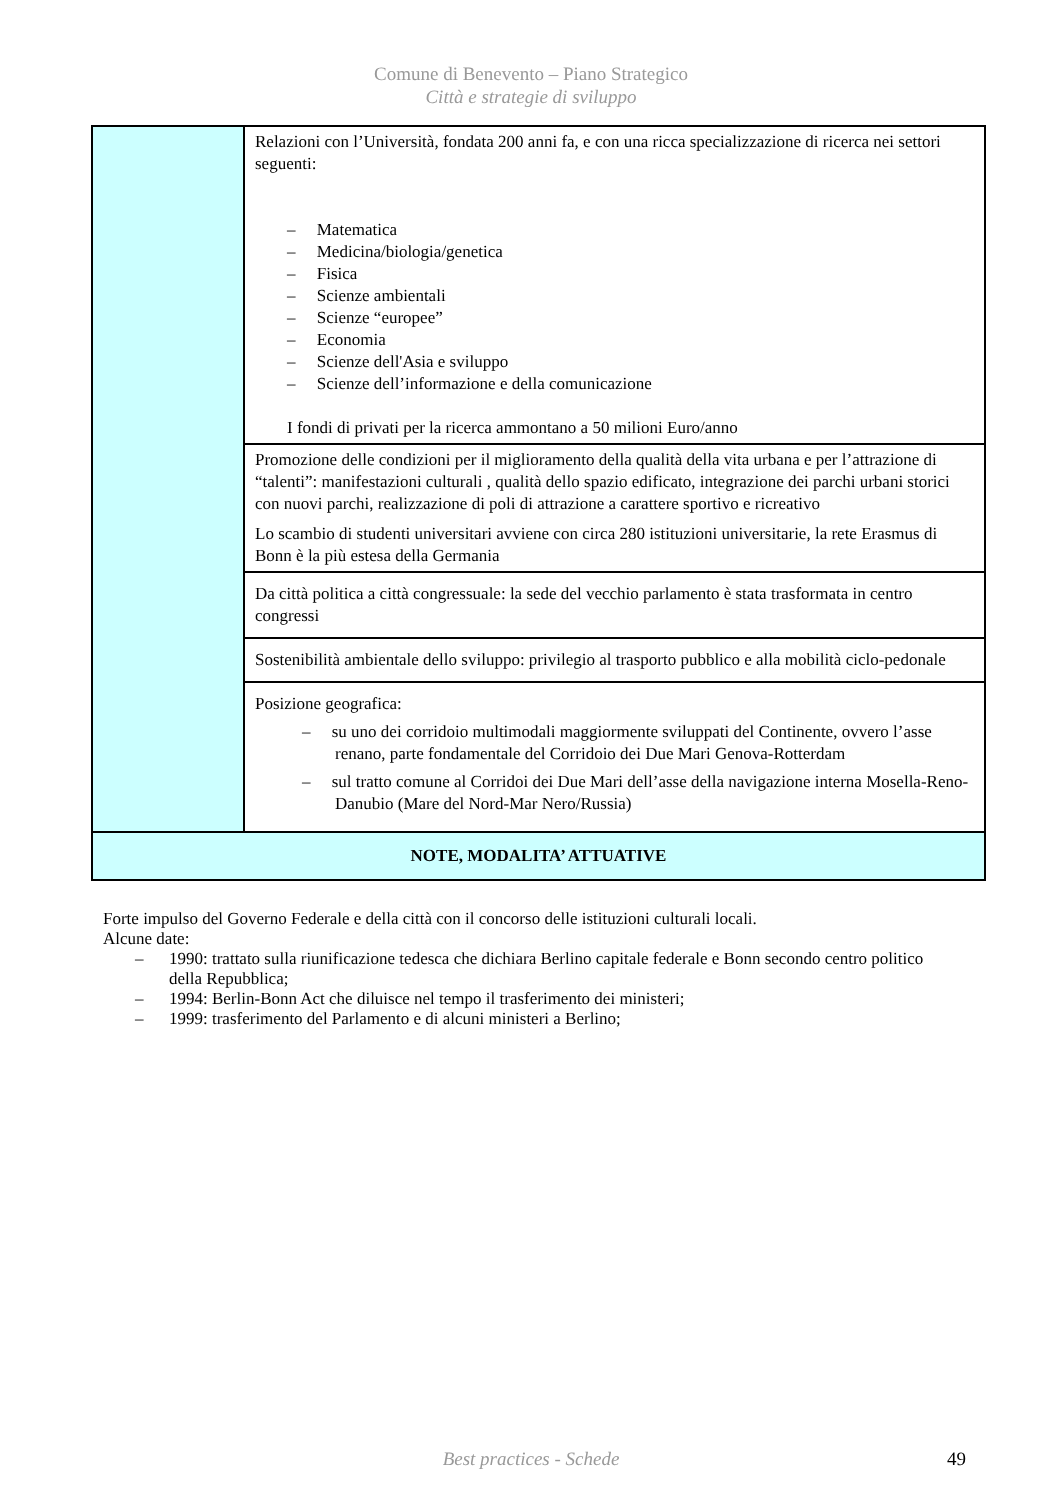Comune di Benevento – Piano Strategico
Città e strategie di sviluppo
| | Relazioni con l’Università, fondata 200 anni fa, e con una ricca specializzazione di ricerca nei settori seguenti: – Matematica – Medicina/biologia/genetica – Fisica – Scienze ambientali – Scienze “europee” – Economia – Scienze dell'Asia e sviluppo – Scienze dell’informazione e della comunicazione I fondi di privati per la ricerca ammontano a 50 milioni Euro/anno |
| | Promozione delle condizioni per il miglioramento della qualità della vita urbana e per l’attrazione di “talenti”: manifestazioni culturali , qualità dello spazio edificato, integrazione dei parchi urbani storici con nuovi parchi, realizzazione di poli di attrazione a carattere sportivo e ricreativo Lo scambio di studenti universitari avviene con circa 280 istituzioni universitarie, la rete Erasmus di Bonn è la più estesa della Germania |
| | Da città politica a città congressuale: la sede del vecchio parlamento è stata trasformata in centro congressi |
| | Sostenibilità ambientale dello sviluppo: privilegio al trasporto pubblico e alla mobilità ciclo-pedonale |
| | Posizione geografica: – su uno dei corridoio multimodali maggiormente sviluppati del Continente, ovvero l’asse renano, parte fondamentale del Corridoio dei Due Mari Genova-Rotterdam – sul tratto comune al Corridoi dei Due Mari dell’asse della navigazione interna Mosella-Reno-Danubio (Mare del Nord-Mar Nero/Russia) |
| NOTE, MODALITA’ ATTUATIVE | |
Forte impulso del Governo Federale e della città con il concorso delle istituzioni culturali locali.
Alcune date:
– 1990: trattato sulla riunificazione tedesca che dichiara Berlino capitale federale e Bonn secondo centro politico della Repubblica;
– 1994: Berlin-Bonn Act che diluisce nel tempo il trasferimento dei ministeri;
– 1999: trasferimento del Parlamento e di alcuni ministeri a Berlino;
Best practices - Schede 49